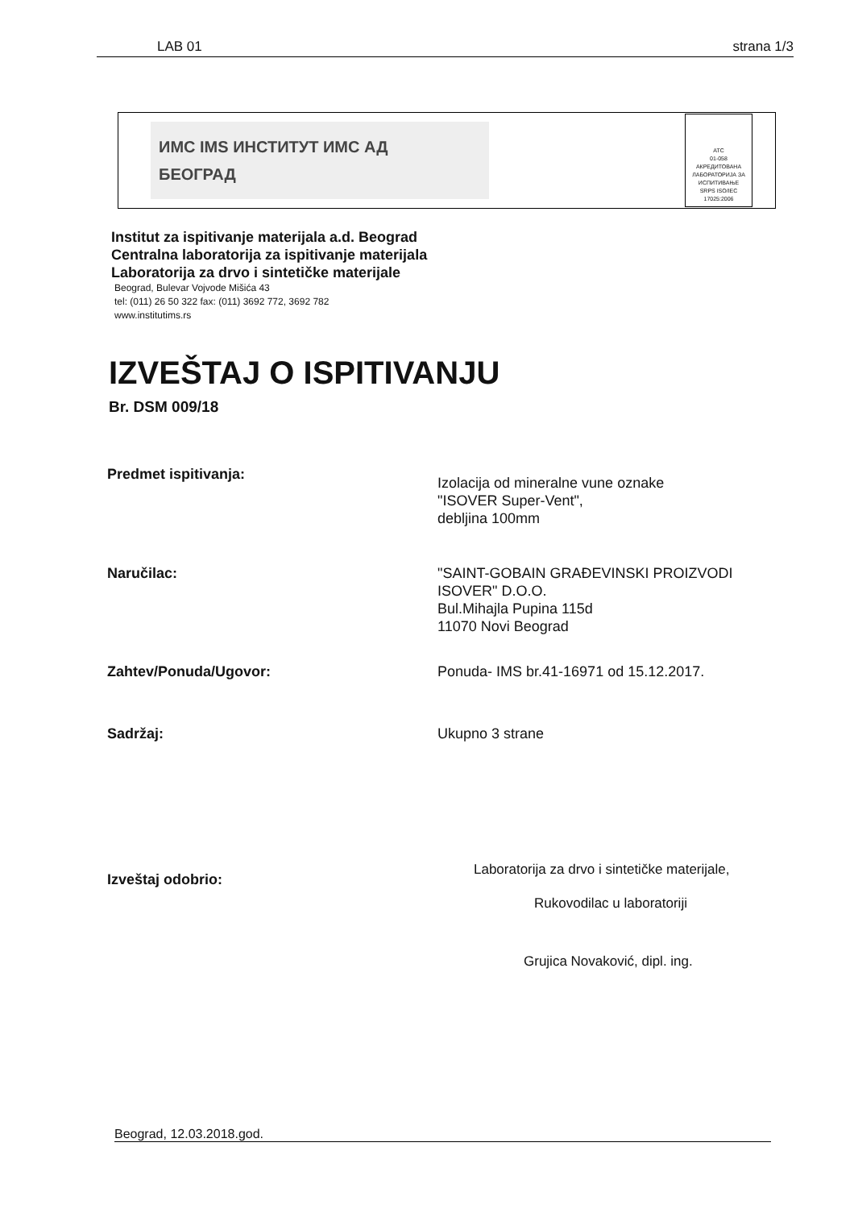LAB 01 strana 1/3
ИМС IMS ИНСТИТУТ ИМС АД
БЕОГРАД
ATC
01-058
АКРЕДИТОВАНА ЛАБОРАТОРИЈА ЗА ИСПИТИВАЊЕ
SRPS ISO/IEC 17025:2006
Institut za ispitivanje materijala a.d. Beograd
Centralna laboratorija za ispitivanje materijala
Laboratorija za drvo i sintetičke materijale
Beograd, Bulevar Vojvode Mišića 43
tel: (011) 26 50 322 fax: (011) 3692 772, 3692 782
www.institutims.rs
IZVEŠTAJ O ISPITIVANJU
Br. DSM 009/18
Predmet ispitivanja: Izolacija od mineralne vune oznake
"ISOVER Super-Vent",
debljina 100mm
Naručilac: "SAINT-GOBAIN GRAĐEVINSKI PROIZVODI
ISOVER" D.O.O.
Bul.Mihajla Pupina 115d
11070 Novi Beograd
Zahtev/Ponuda/Ugovor: Ponuda- IMS br.41-16971 od 15.12.2017.
Sadržaj: Ukupno 3 strane
Izveštaj odobrio:
Laboratorija za drvo i sintetičke materijale,
Rukovodilac u laboratoriji
Grujica Novaković, dipl. ing.
Beograd, 12.03.2018.god.